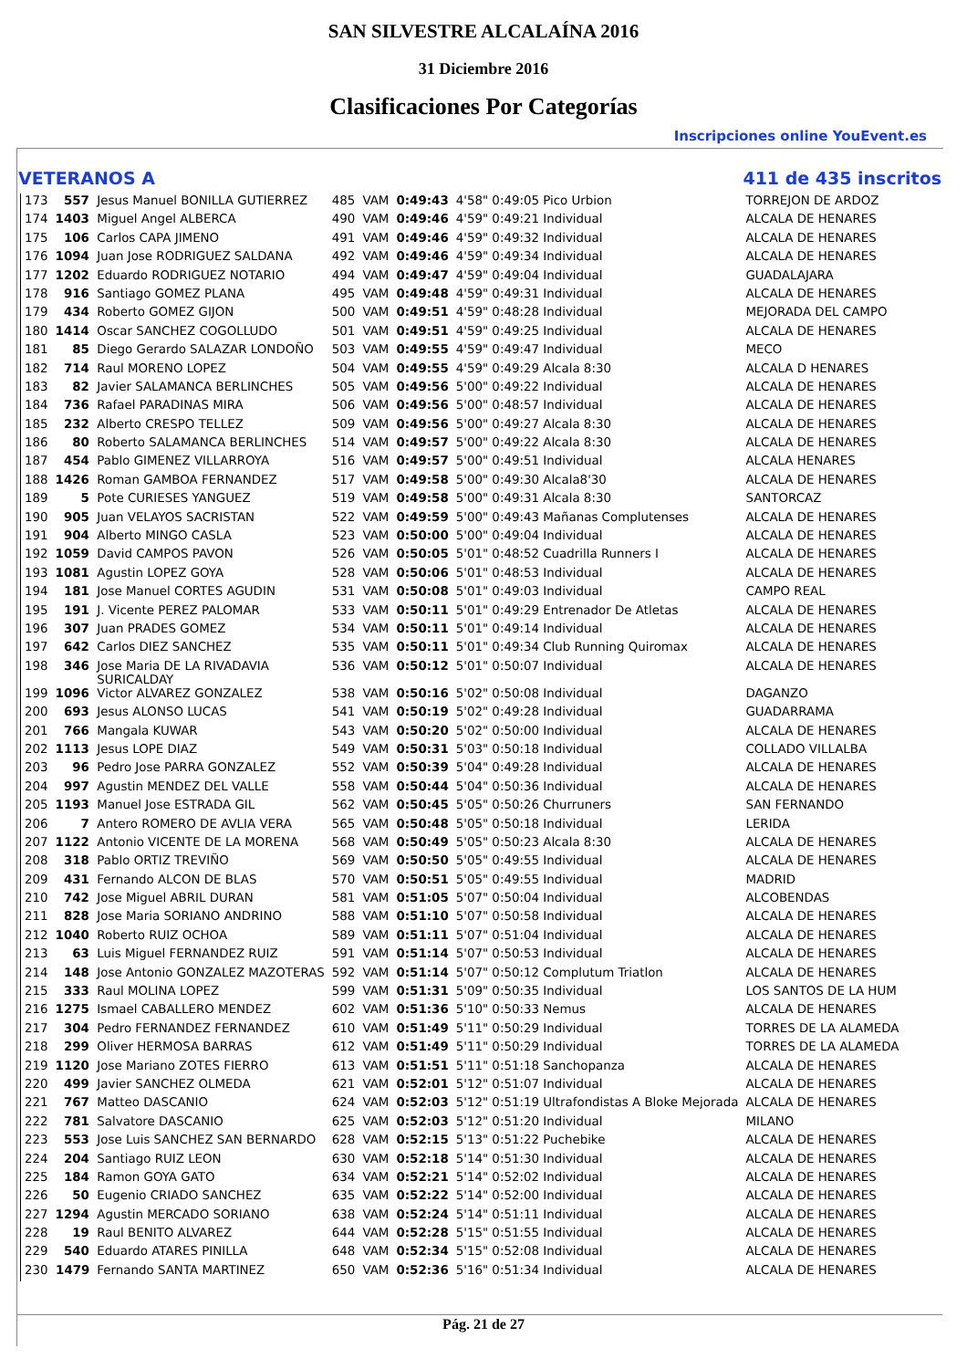SAN SILVESTRE ALCALAÍNA 2016
31 Diciembre 2016
Clasificaciones Por Categorías
Inscripciones online YouEvent.es
VETERANOS A 411 de 435 inscritos
| 173 | 557 | Jesus Manuel BONILLA GUTIERREZ | 485 | VAM | 0:49:43 | 4'58" 0:49:05 Pico Urbion | TORREJON DE ARDOZ |
| 174 | 1403 | Miguel Angel ALBERCA | 490 | VAM | 0:49:46 | 4'59" 0:49:21 Individual | ALCALA DE HENARES |
| 175 | 106 | Carlos CAPA JIMENO | 491 | VAM | 0:49:46 | 4'59" 0:49:32 Individual | ALCALA DE HENARES |
| 176 | 1094 | Juan Jose RODRIGUEZ SALDANA | 492 | VAM | 0:49:46 | 4'59" 0:49:34 Individual | ALCALA DE HENARES |
| 177 | 1202 | Eduardo RODRIGUEZ NOTARIO | 494 | VAM | 0:49:47 | 4'59" 0:49:04 Individual | GUADALAJARA |
| 178 | 916 | Santiago GOMEZ PLANA | 495 | VAM | 0:49:48 | 4'59" 0:49:31 Individual | ALCALA DE HENARES |
| 179 | 434 | Roberto GOMEZ GIJON | 500 | VAM | 0:49:51 | 4'59" 0:48:28 Individual | MEJORADA DEL CAMPO |
| 180 | 1414 | Oscar SANCHEZ COGOLLUDO | 501 | VAM | 0:49:51 | 4'59" 0:49:25 Individual | ALCALA DE HENARES |
| 181 | 85 | Diego Gerardo SALAZAR LONDOÑO | 503 | VAM | 0:49:55 | 4'59" 0:49:47 Individual | MECO |
| 182 | 714 | Raul MORENO LOPEZ | 504 | VAM | 0:49:55 | 4'59" 0:49:29 Alcala 8:30 | ALCALA D HENARES |
| 183 | 82 | Javier SALAMANCA BERLINCHES | 505 | VAM | 0:49:56 | 5'00" 0:49:22 Individual | ALCALA DE HENARES |
| 184 | 736 | Rafael PARADINAS MIRA | 506 | VAM | 0:49:56 | 5'00" 0:48:57 Individual | ALCALA DE HENARES |
| 185 | 232 | Alberto CRESPO TELLEZ | 509 | VAM | 0:49:56 | 5'00" 0:49:27 Alcala 8:30 | ALCALA DE HENARES |
| 186 | 80 | Roberto SALAMANCA BERLINCHES | 514 | VAM | 0:49:57 | 5'00" 0:49:22 Alcala 8:30 | ALCALA DE HENARES |
| 187 | 454 | Pablo GIMENEZ VILLARROYA | 516 | VAM | 0:49:57 | 5'00" 0:49:51 Individual | ALCALA HENARES |
| 188 | 1426 | Roman GAMBOA FERNANDEZ | 517 | VAM | 0:49:58 | 5'00" 0:49:30 Alcala8'30 | ALCALA DE HENARES |
| 189 | 5 | Pote CURIESES YANGUEZ | 519 | VAM | 0:49:58 | 5'00" 0:49:31 Alcala 8:30 | SANTORCAZ |
| 190 | 905 | Juan VELAYOS SACRISTAN | 522 | VAM | 0:49:59 | 5'00" 0:49:43 Mañanas Complutenses | ALCALA DE HENARES |
| 191 | 904 | Alberto MINGO CASLA | 523 | VAM | 0:50:00 | 5'00" 0:49:04 Individual | ALCALA DE HENARES |
| 192 | 1059 | David CAMPOS PAVON | 526 | VAM | 0:50:05 | 5'01" 0:48:52 Cuadrilla Runners I | ALCALA DE HENARES |
| 193 | 1081 | Agustin LOPEZ GOYA | 528 | VAM | 0:50:06 | 5'01" 0:48:53 Individual | ALCALA DE HENARES |
| 194 | 181 | Jose Manuel CORTES AGUDIN | 531 | VAM | 0:50:08 | 5'01" 0:49:03 Individual | CAMPO REAL |
| 195 | 191 | J. Vicente PEREZ PALOMAR | 533 | VAM | 0:50:11 | 5'01" 0:49:29 Entrenador De Atletas | ALCALA DE HENARES |
| 196 | 307 | Juan PRADES GOMEZ | 534 | VAM | 0:50:11 | 5'01" 0:49:14 Individual | ALCALA DE HENARES |
| 197 | 642 | Carlos DIEZ SANCHEZ | 535 | VAM | 0:50:11 | 5'01" 0:49:34 Club Running Quiromax | ALCALA DE HENARES |
| 198 | 346 | Jose Maria DE LA RIVADAVIA SURICALDAY | 536 | VAM | 0:50:12 | 5'01" 0:50:07 Individual | ALCALA DE HENARES |
| 199 | 1096 | Victor ALVAREZ GONZALEZ | 538 | VAM | 0:50:16 | 5'02" 0:50:08 Individual | DAGANZO |
| 200 | 693 | Jesus ALONSO LUCAS | 541 | VAM | 0:50:19 | 5'02" 0:49:28 Individual | GUADARRAMA |
| 201 | 766 | Mangala KUWAR | 543 | VAM | 0:50:20 | 5'02" 0:50:00 Individual | ALCALA DE HENARES |
| 202 | 1113 | Jesus LOPE DIAZ | 549 | VAM | 0:50:31 | 5'03" 0:50:18 Individual | COLLADO VILLALBA |
| 203 | 96 | Pedro Jose PARRA GONZALEZ | 552 | VAM | 0:50:39 | 5'04" 0:49:28 Individual | ALCALA DE HENARES |
| 204 | 997 | Agustin MENDEZ DEL VALLE | 558 | VAM | 0:50:44 | 5'04" 0:50:36 Individual | ALCALA DE HENARES |
| 205 | 1193 | Manuel Jose ESTRADA GIL | 562 | VAM | 0:50:45 | 5'05" 0:50:26 Churruners | SAN FERNANDO |
| 206 | 7 | Antero ROMERO DE AVLIA VERA | 565 | VAM | 0:50:48 | 5'05" 0:50:18 Individual | LERIDA |
| 207 | 1122 | Antonio VICENTE DE LA MORENA | 568 | VAM | 0:50:49 | 5'05" 0:50:23 Alcala 8:30 | ALCALA DE HENARES |
| 208 | 318 | Pablo ORTIZ TREVIÑO | 569 | VAM | 0:50:50 | 5'05" 0:49:55 Individual | ALCALA DE HENARES |
| 209 | 431 | Fernando ALCON DE BLAS | 570 | VAM | 0:50:51 | 5'05" 0:49:55 Individual | MADRID |
| 210 | 742 | Jose Miguel ABRIL DURAN | 581 | VAM | 0:51:05 | 5'07" 0:50:04 Individual | ALCOBENDAS |
| 211 | 828 | Jose Maria SORIANO ANDRINO | 588 | VAM | 0:51:10 | 5'07" 0:50:58 Individual | ALCALA DE HENARES |
| 212 | 1040 | Roberto RUIZ OCHOA | 589 | VAM | 0:51:11 | 5'07" 0:51:04 Individual | ALCALA DE HENARES |
| 213 | 63 | Luis Miguel FERNANDEZ RUIZ | 591 | VAM | 0:51:14 | 5'07" 0:50:53 Individual | ALCALA DE HENARES |
| 214 | 148 | Jose Antonio GONZALEZ MAZOTERAS | 592 | VAM | 0:51:14 | 5'07" 0:50:12 Complutum Triatlon | ALCALA DE HENARES |
| 215 | 333 | Raul MOLINA LOPEZ | 599 | VAM | 0:51:31 | 5'09" 0:50:35 Individual | LOS SANTOS DE LA HUM |
| 216 | 1275 | Ismael CABALLERO MENDEZ | 602 | VAM | 0:51:36 | 5'10" 0:50:33 Nemus | ALCALA DE HENARES |
| 217 | 304 | Pedro FERNANDEZ FERNANDEZ | 610 | VAM | 0:51:49 | 5'11" 0:50:29 Individual | TORRES DE LA ALAMEDA |
| 218 | 299 | Oliver HERMOSA BARRAS | 612 | VAM | 0:51:49 | 5'11" 0:50:29 Individual | TORRES DE LA ALAMEDA |
| 219 | 1120 | Jose Mariano ZOTES FIERRO | 613 | VAM | 0:51:51 | 5'11" 0:51:18 Sanchopanza | ALCALA DE HENARES |
| 220 | 499 | Javier SANCHEZ OLMEDA | 621 | VAM | 0:52:01 | 5'12" 0:51:07 Individual | ALCALA DE HENARES |
| 221 | 767 | Matteo DASCANIO | 624 | VAM | 0:52:03 | 5'12" 0:51:19 Ultrafondistas A Bloke Mejorada | ALCALA DE HENARES |
| 222 | 781 | Salvatore DASCANIO | 625 | VAM | 0:52:03 | 5'12" 0:51:20 Individual | MILANO |
| 223 | 553 | Jose Luis SANCHEZ SAN BERNARDO | 628 | VAM | 0:52:15 | 5'13" 0:51:22 Puchebike | ALCALA DE HENARES |
| 224 | 204 | Santiago RUIZ LEON | 630 | VAM | 0:52:18 | 5'14" 0:51:30 Individual | ALCALA DE HENARES |
| 225 | 184 | Ramon GOYA GATO | 634 | VAM | 0:52:21 | 5'14" 0:52:02 Individual | ALCALA DE HENARES |
| 226 | 50 | Eugenio CRIADO SANCHEZ | 635 | VAM | 0:52:22 | 5'14" 0:52:00 Individual | ALCALA DE HENARES |
| 227 | 1294 | Agustin MERCADO SORIANO | 638 | VAM | 0:52:24 | 5'14" 0:51:11 Individual | ALCALA DE HENARES |
| 228 | 19 | Raul BENITO ALVAREZ | 644 | VAM | 0:52:28 | 5'15" 0:51:55 Individual | ALCALA DE HENARES |
| 229 | 540 | Eduardo ATARES PINILLA | 648 | VAM | 0:52:34 | 5'15" 0:52:08 Individual | ALCALA DE HENARES |
| 230 | 1479 | Fernando SANTA MARTINEZ | 650 | VAM | 0:52:36 | 5'16" 0:51:34 Individual | ALCALA DE HENARES |
Pág. 21 de 27